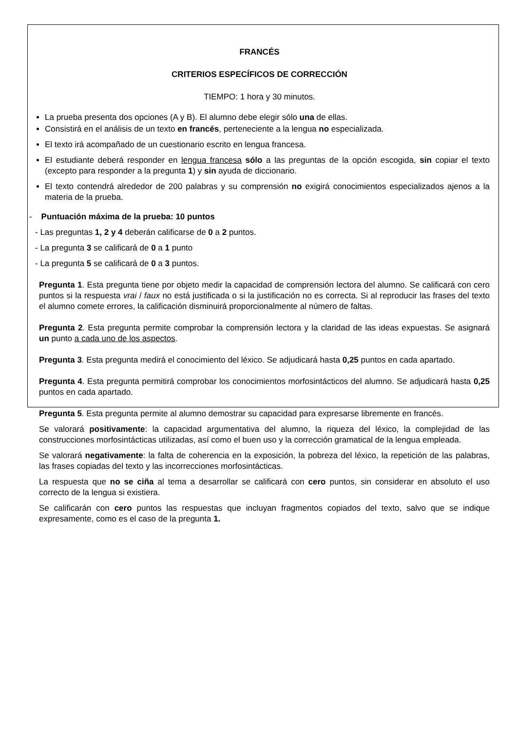FRANCÉS
CRITERIOS ESPECÍFICOS DE CORRECCIÓN
TIEMPO: 1 hora y 30 minutos.
La prueba presenta dos opciones (A y B). El alumno debe elegir sólo una de ellas.
Consistirá en el análisis de un texto en francés, perteneciente a la lengua no especializada.
El texto irá acompañado de un cuestionario escrito en lengua francesa.
El estudiante deberá responder en lengua francesa sólo a las preguntas de la opción escogida, sin copiar el texto (excepto para responder a la pregunta 1) y sin ayuda de diccionario.
El texto contendrá alrededor de 200 palabras y su comprensión no exigirá conocimientos especializados ajenos a la materia de la prueba.
- Puntuación máxima de la prueba: 10 puntos
- Las preguntas 1, 2 y 4 deberán calificarse de 0 a 2 puntos.
- La pregunta 3 se calificará de 0 a 1 punto
- La pregunta 5 se calificará de 0 a 3 puntos.
Pregunta 1. Esta pregunta tiene por objeto medir la capacidad de comprensión lectora del alumno. Se calificará con cero puntos si la respuesta vrai / faux no está justificada o si la justificación no es correcta. Si al reproducir las frases del texto el alumno comete errores, la calificación disminuirá proporcionalmente al número de faltas.
Pregunta 2. Esta pregunta permite comprobar la comprensión lectora y la claridad de las ideas expuestas. Se asignará un punto a cada uno de los aspectos.
Pregunta 3. Esta pregunta medirá el conocimiento del léxico. Se adjudicará hasta 0,25 puntos en cada apartado.
Pregunta 4. Esta pregunta permitirá comprobar los conocimientos morfosintácticos del alumno. Se adjudicará hasta 0,25 puntos en cada apartado.
Pregunta 5. Esta pregunta permite al alumno demostrar su capacidad para expresarse libremente en francés.
Se valorará positivamente: la capacidad argumentativa del alumno, la riqueza del léxico, la complejidad de las construcciones morfosintácticas utilizadas, así como el buen uso y la corrección gramatical de la lengua empleada.
Se valorará negativamente: la falta de coherencia en la exposición, la pobreza del léxico, la repetición de las palabras, las frases copiadas del texto y las incorrecciones morfosintácticas.
La respuesta que no se ciña al tema a desarrollar se calificará con cero puntos, sin considerar en absoluto el uso correcto de la lengua si existiera.
Se calificarán con cero puntos las respuestas que incluyan fragmentos copiados del texto, salvo que se indique expresamente, como es el caso de la pregunta 1.